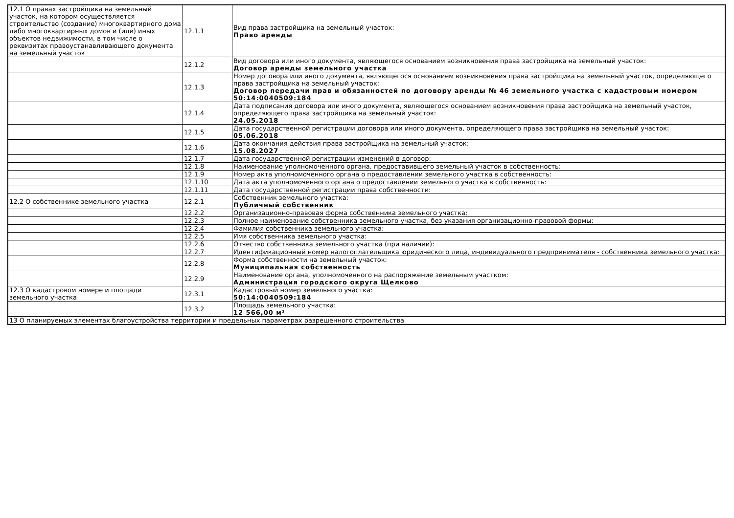| 12.1 О правах застройщика на земельный участок, на котором осуществляется строительство (создание) многоквартирного дома либо многоквартирных домов и (или) иных объектов недвижимости, в том числе о реквизитах правоустанавливающего документа на земельный участок | 12.1.1 | Вид права застройщика на земельный участок: Право аренды |
| | 12.1.2 | Вид договора или иного документа, являющегося основанием возникновения права застройщика на земельный участок: Договор аренды земельного участка |
| | 12.1.3 | Номер договора или иного документа, являющегося основанием возникновения права застройщика на земельный участок, определяющего права застройщика на земельный участок: Договор передачи прав и обязанностей по договору аренды № 46 земельного участка с кадастровым номером 50:14:0040509:184 |
| | 12.1.4 | Дата подписания договора или иного документа, являющегося основанием возникновения права застройщика на земельный участок, определяющего права застройщика на земельный участок: 24.05.2018 |
| | 12.1.5 | Дата государственной регистрации договора или иного документа, определяющего права застройщика на земельный участок: 05.06.2018 |
| | 12.1.6 | Дата окончания действия права застройщика на земельный участок: 15.08.2027 |
| | 12.1.7 | Дата государственной регистрации изменений в договор: |
| | 12.1.8 | Наименование уполномоченного органа, предоставившего земельный участок в собственность: |
| | 12.1.9 | Номер акта уполномоченного органа о предоставлении земельного участка в собственность: |
| | 12.1.10 | Дата акта уполномоченного органа о предоставлении земельного участка в собственность: |
| | 12.1.11 | Дата государственной регистрации права собственности: |
| 12.2 О собственнике земельного участка | 12.2.1 | Собственник земельного участка: Публичный собственник |
| | 12.2.2 | Организационно-правовая форма собственника земельного участка: |
| | 12.2.3 | Полное наименование собственника земельного участка, без указания организационно-правовой формы: |
| | 12.2.4 | Фамилия собственника земельного участка: |
| | 12.2.5 | Имя собственника земельного участка: |
| | 12.2.6 | Отчество собственника земельного участка (при наличии): |
| | 12.2.7 | Идентификационный номер налогоплательщика юридического лица, индивидуального предпринимателя - собственника земельного участка: |
| | 12.2.8 | Форма собственности на земельный участок: Муниципальная собственность |
| | 12.2.9 | Наименование органа, уполномоченного на распоряжение земельным участком: Администрация городского округа Щелково |
| 12.3 О кадастровом номере и площади земельного участка | 12.3.1 | Кадастровый номер земельного участка: 50:14:0040509:184 |
| | 12.3.2 | Площадь земельного участка: 12 566,00 м² |
| 13 О планируемых элементах благоустройства территории и предельных параметрах разрешенного строительства | | |